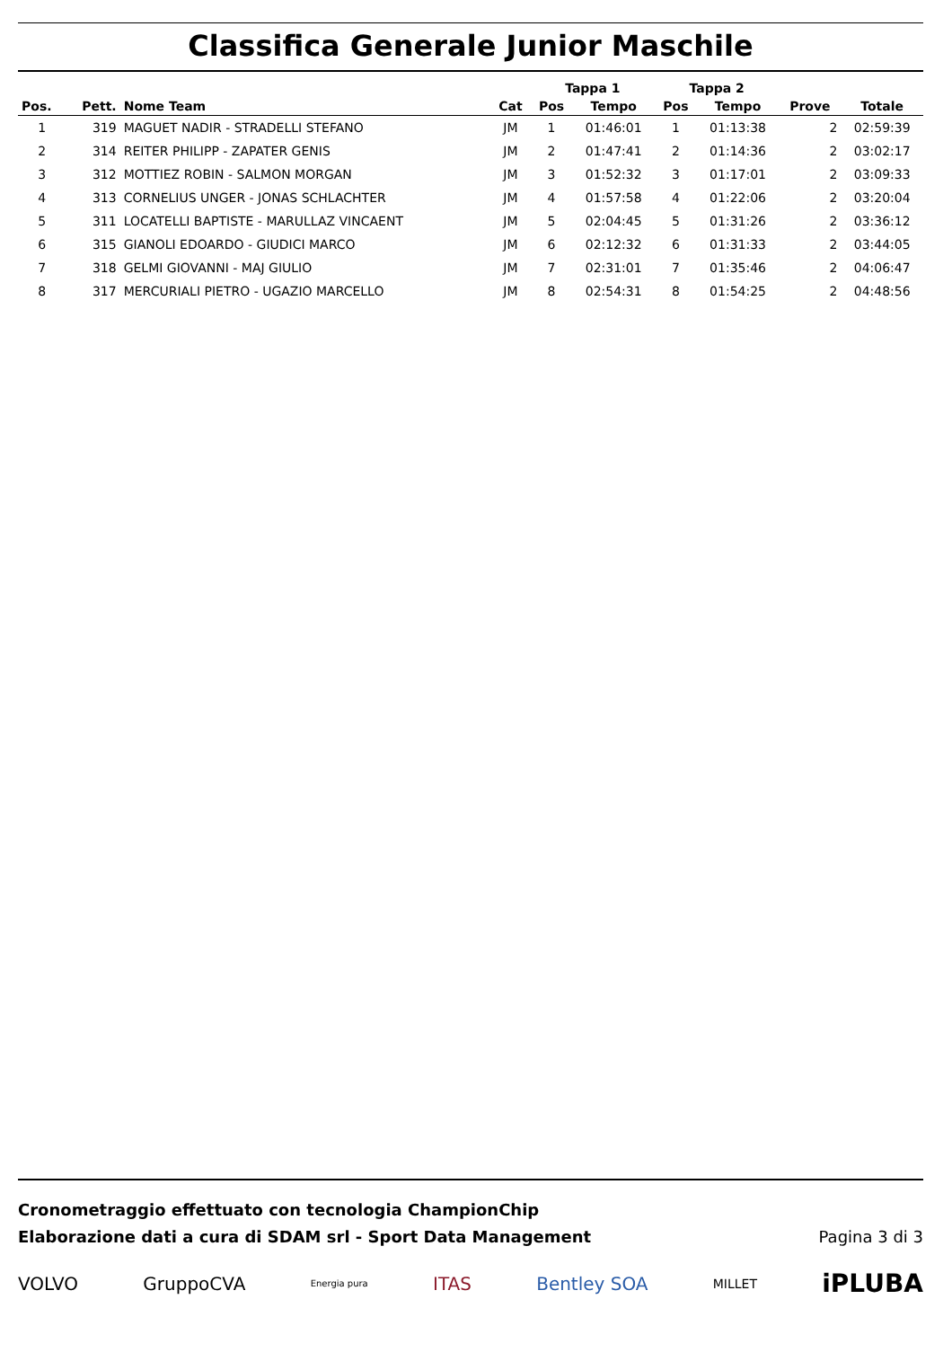Classifica Generale Junior Maschile
| | | | | Tappa 1 | | Tappa 2 | | | |
| --- | --- | --- | --- | --- | --- | --- | --- | --- | --- |
| Pos. | Pett. | Nome Team | Cat | Pos | Tempo | Pos | Tempo | Prove | Totale |
| 1 | 319 | MAGUET NADIR - STRADELLI STEFANO | JM | 1 | 01:46:01 | 1 | 01:13:38 | 2 | 02:59:39 |
| 2 | 314 | REITER PHILIPP - ZAPATER GENIS | JM | 2 | 01:47:41 | 2 | 01:14:36 | 2 | 03:02:17 |
| 3 | 312 | MOTTIEZ ROBIN - SALMON MORGAN | JM | 3 | 01:52:32 | 3 | 01:17:01 | 2 | 03:09:33 |
| 4 | 313 | CORNELIUS UNGER - JONAS SCHLACHTER | JM | 4 | 01:57:58 | 4 | 01:22:06 | 2 | 03:20:04 |
| 5 | 311 | LOCATELLI BAPTISTE - MARULLAZ VINCAENT | JM | 5 | 02:04:45 | 5 | 01:31:26 | 2 | 03:36:12 |
| 6 | 315 | GIANOLI EDOARDO - GIUDICI MARCO | JM | 6 | 02:12:32 | 6 | 01:31:33 | 2 | 03:44:05 |
| 7 | 318 | GELMI GIOVANNI - MAJ GIULIO | JM | 7 | 02:31:01 | 7 | 01:35:46 | 2 | 04:06:47 |
| 8 | 317 | MERCURIALI PIETRO - UGAZIO MARCELLO | JM | 8 | 02:54:31 | 8 | 01:54:25 | 2 | 04:48:56 |
Cronometraggio effettuato con tecnologia ChampionChip
Elaborazione dati a cura di SDAM srl - Sport Data Management
Pagina 3 di 3
VOLVO GruppoCVA Energia pura ITAS Bentley SOA MILLET iPLUBA